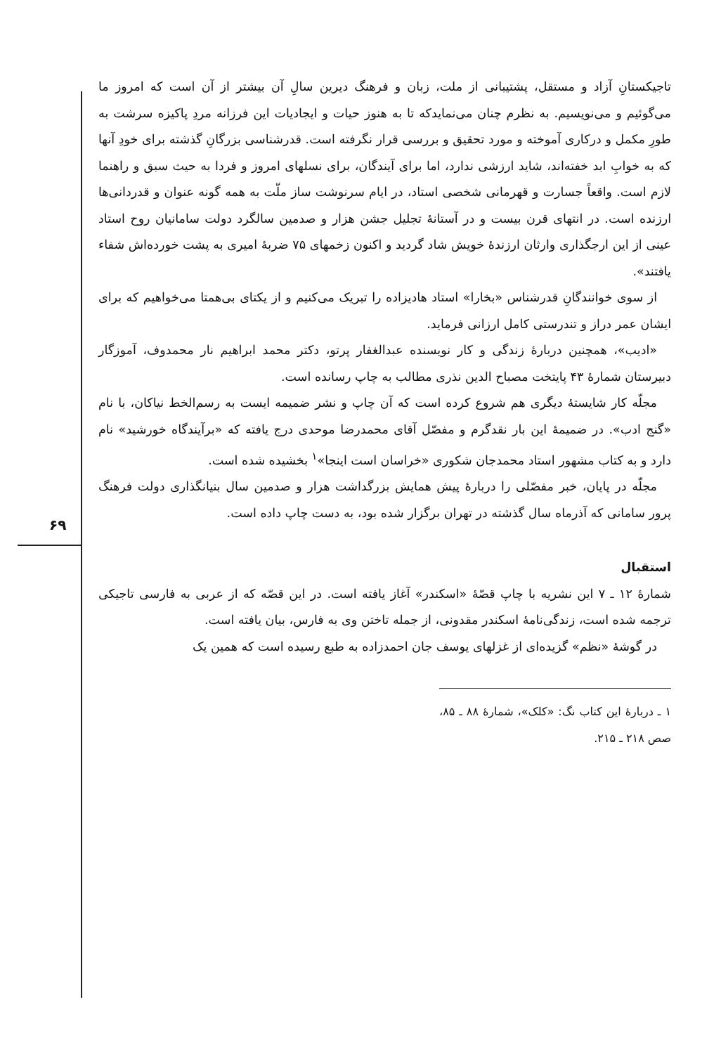۶۹
تاجیکستانِ آزاد و مستقل، پشتیبانی از ملت، زبان و فرهنگ دیرین سالِ آن بیشتر از آن است که امروز ما می‌گوئیم و می‌نویسیم. به نظرم چنان می‌نمایدکه تا به هنوز حیات و ایجادیات این فرزانه مردِ پاکیزه سرشت به طورِ مکمل و درکاری آموخته و مورد تحقیق و بررسی قرار نگرفته است. قدرشناسی بزرگانِ گذشته برای خودِ آنها که به خوابِ ابد خفته‌اند، شاید ارزشی ندارد، اما برای آیندگان، برای نسلهای امروز و فردا به حیث سبق و راهنما لازم است. واقعاً جسارت و قهرمانی شخصی استاد، در ایام سرنوشت ساز ملّت به همه گونه عنوان و قدردانی‌ها ارزنده است. در انتهای قرن بیست و در آستانهٔ تجلیل جشن هزار و صدمین سالگرد دولت سامانیان روح استاد عینی از این ارجگذاری وارثان ارزندهٔ خویش شاد گردید و اکنون زخمهای ۷۵ ضربهٔ امیری به پشت خورده‌اش شفاء یافتند».
از سوی خوانندگانِ قدرشناس «بخارا» استاد هادیزاده را تبریک می‌کنیم و از یکتای بی‌همتا می‌خواهیم که برای ایشان عمر دراز و تندرستی کامل ارزانی فرماید.
«ادیب»، همچنین دربارهٔ زندگی و کار نویسنده عبدالغفار پرتو، دکتر محمد ابراهیم نار محمدوف، آموزگار دبیرستان شمارهٔ ۴۳ پایتخت مصباح الدین نذری مطالب به چاپ رسانده است.
مجلّه کار شایستهٔ دیگری هم شروع کرده است که آن چاپ و نشر ضمیمه ایست به رسم‌الخط نیاکان، با نام «گنج ادب». در ضمیمهٔ این بار نقدگرم و مفصّل آقای محمدرضا موحدی درج یافته که «برآیندگاه خورشید» نام دارد و به کتاب مشهور استاد محمدجان شکوری «خراسان است اینجا»<sup>۱</sup> بخشیده شده است.
مجلّه در پایان، خبر مفصّلی را دربارهٔ پیش همایش بزرگداشت هزار و صدمین سال بنیانگذاری دولت فرهنگ پرور سامانی که آذرماه سال گذشته در تهران برگزار شده بود، به دست چاپ داده است.
استقبال
شمارهٔ ۱۲ ـ ۷ این نشریه با چاپ قصّهٔ «اسکندر» آغاز یافته است. در این قصّه که از عربی به فارسی تاجیکی ترجمه شده است، زندگی‌نامهٔ اسکندر مقدونی، از جمله تاختن وی به فارس، بیان یافته است.
در گوشهٔ «نظم» گزیده‌ای از غزلهای یوسف جان احمدزاده به طبع رسیده است که همین یک
۱ ـ دربارهٔ این کتاب نگ: «کلک»، شمارهٔ ۸۸ ـ ۸۵، صص ۲۱۸ ـ ۲۱۵.